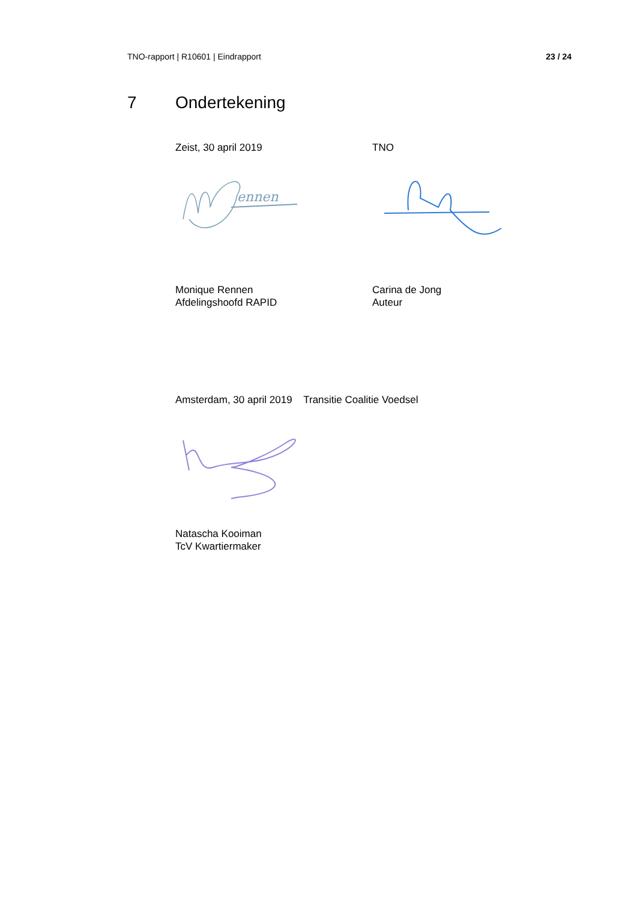TNO-rapport | R10601 | Eindrapport 23 / 24
7 Ondertekening
Zeist, 30 april 2019 TNO
ennen
Monique Rennen
Afdelingshoofd RAPID
Carina de Jong
Auteur
Amsterdam, 30 april 2019 Transitie Coalitie Voedsel
Natascha Kooiman
TcV Kwartiermaker